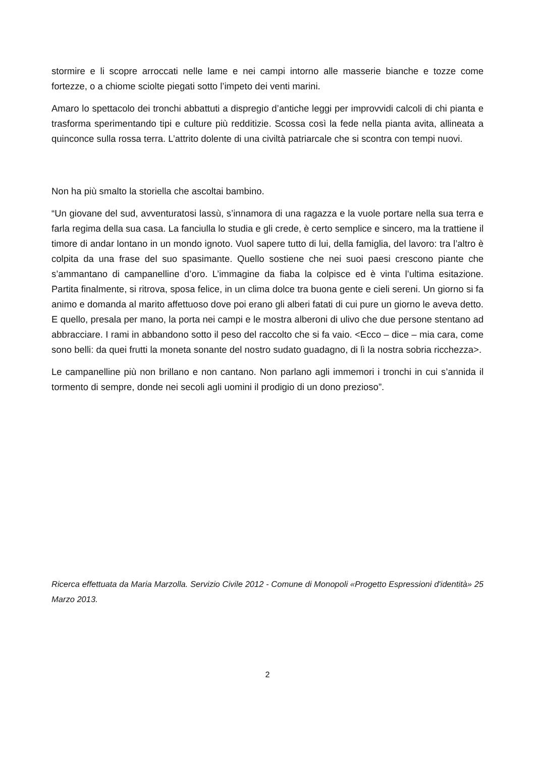stormire e li scopre arroccati nelle lame e nei campi intorno alle masserie bianche e tozze come fortezze, o a chiome sciolte piegati sotto l’impeto dei venti marini.
Amaro lo spettacolo dei tronchi abbattuti a dispregio d’antiche leggi per improvvidi calcoli di chi pianta e trasforma sperimentando tipi e culture più redditizie. Scossa così la fede nella pianta avita, allineata a quinconce sulla rossa terra. L’attrito dolente di una civiltà patriarcale che si scontra con tempi nuovi.
Non ha più smalto la storiella che ascoltai bambino.
“Un giovane del sud, avventuratosi lassù, s’innamora di una ragazza e la vuole portare nella sua terra e farla regima della sua casa. La fanciulla lo studia e gli crede, è certo semplice e sincero, ma la trattiene il timore di andar lontano in un mondo ignoto. Vuol sapere tutto di lui, della famiglia, del lavoro: tra l’altro è colpita da una frase del suo spasimante. Quello sostiene che nei suoi paesi crescono piante che s’ammantano di campanelline d’oro. L’immagine da fiaba la colpisce ed è vinta l’ultima esitazione. Partita finalmente, si ritrova, sposa felice, in un clima dolce tra buona gente e cieli sereni. Un giorno si fa animo e domanda al marito affettuoso dove poi erano gli alberi fatati di cui pure un giorno le aveva detto. E quello, presala per mano, la porta nei campi e le mostra alberoni di ulivo che due persone stentano ad abbracciare. I rami in abbandono sotto il peso del raccolto che si fa vaio. <Ecco – dice – mia cara, come sono belli: da quei frutti la moneta sonante del nostro sudato guadagno, di lì la nostra sobria ricchezza>.
Le campanelline più non brillano e non cantano. Non parlano agli immemori i tronchi in cui s’annida il tormento di sempre, donde nei secoli agli uomini il prodigio di un dono prezioso”.
Ricerca effettuata da Maria Marzolla. Servizio Civile 2012 - Comune di Monopoli «Progetto Espressioni d'identità» 25 Marzo 2013.
2